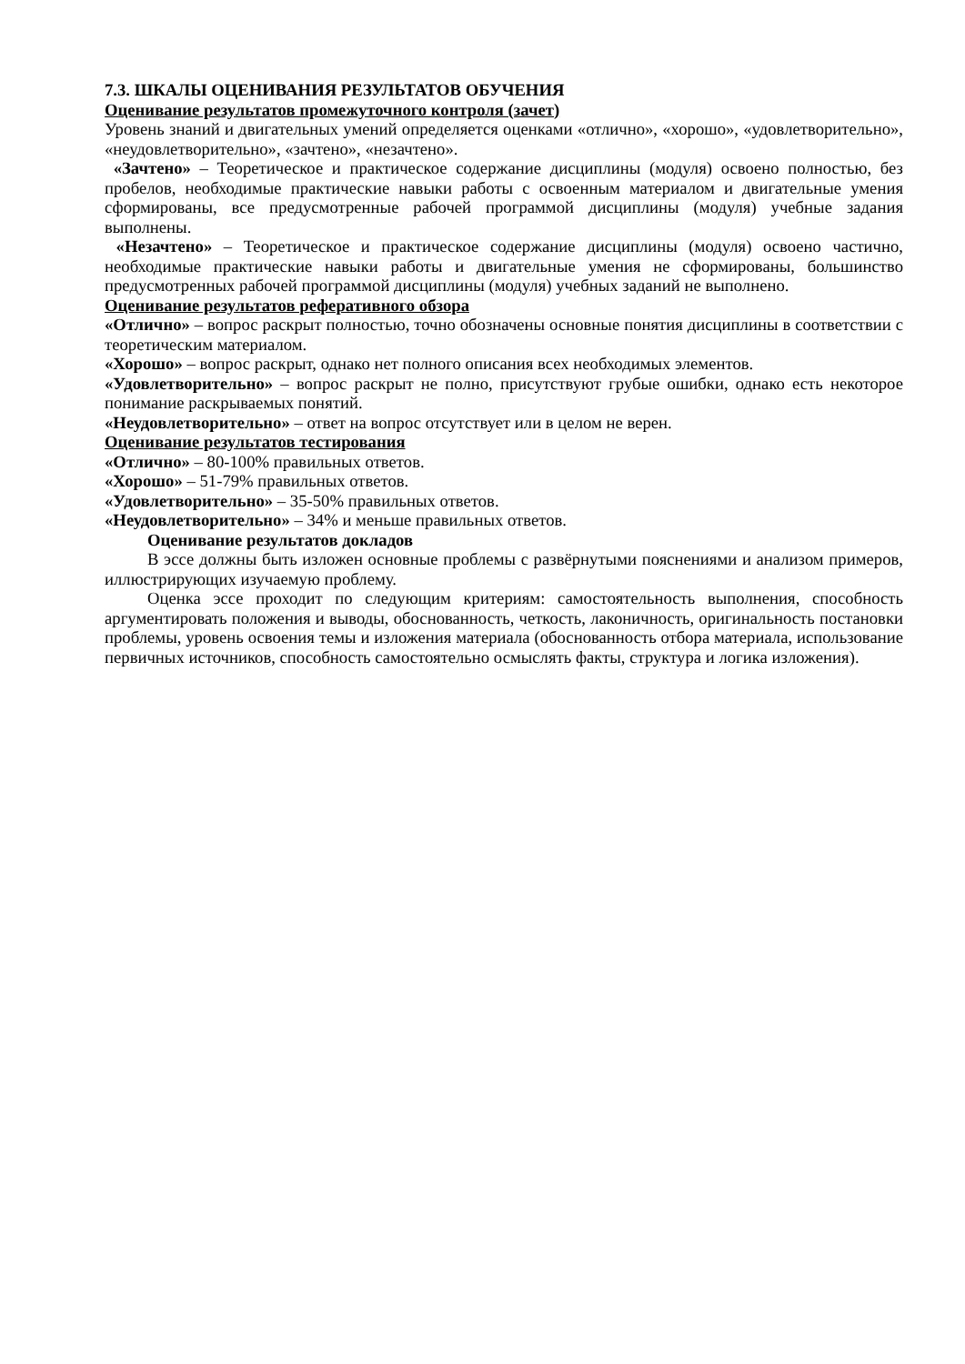7.3. ШКАЛЫ ОЦЕНИВАНИЯ РЕЗУЛЬТАТОВ ОБУЧЕНИЯ
Оценивание результатов промежуточного контроля (зачет)
Уровень знаний и двигательных умений определяется оценками «отлично», «хорошо», «удовлетворительно», «неудовлетворительно», «зачтено», «незачтено».
«Зачтено» – Теоретическое и практическое содержание дисциплины (модуля) освоено полностью, без пробелов, необходимые практические навыки работы с освоенным материалом и двигательные умения сформированы, все предусмотренные рабочей программой дисциплины (модуля) учебные задания выполнены.
«Незачтено» – Теоретическое и практическое содержание дисциплины (модуля) освоено частично, необходимые практические навыки работы и двигательные умения не сформированы, большинство предусмотренных рабочей программой дисциплины (модуля) учебных заданий не выполнено.
Оценивание результатов реферативного обзора
«Отлично» – вопрос раскрыт полностью, точно обозначены основные понятия дисциплины в соответствии с теоретическим материалом.
«Хорошо» – вопрос раскрыт, однако нет полного описания всех необходимых элементов.
«Удовлетворительно» – вопрос раскрыт не полно, присутствуют грубые ошибки, однако есть некоторое понимание раскрываемых понятий.
«Неудовлетворительно» – ответ на вопрос отсутствует или в целом не верен.
Оценивание результатов тестирования
«Отлично» – 80-100% правильных ответов.
«Хорошо» – 51-79% правильных ответов.
«Удовлетворительно» – 35-50% правильных ответов.
«Неудовлетворительно» – 34% и меньше правильных ответов.
Оценивание результатов докладов
В эссе должны быть изложен основные проблемы с развёрнутыми пояснениями и анализом примеров, иллюстрирующих изучаемую проблему.
Оценка эссе проходит по следующим критериям: самостоятельность выполнения, способность аргументировать положения и выводы, обоснованность, четкость, лаконичность, оригинальность постановки проблемы, уровень освоения темы и изложения материала (обоснованность отбора материала, использование первичных источников, способность самостоятельно осмыслять факты, структура и логика изложения).